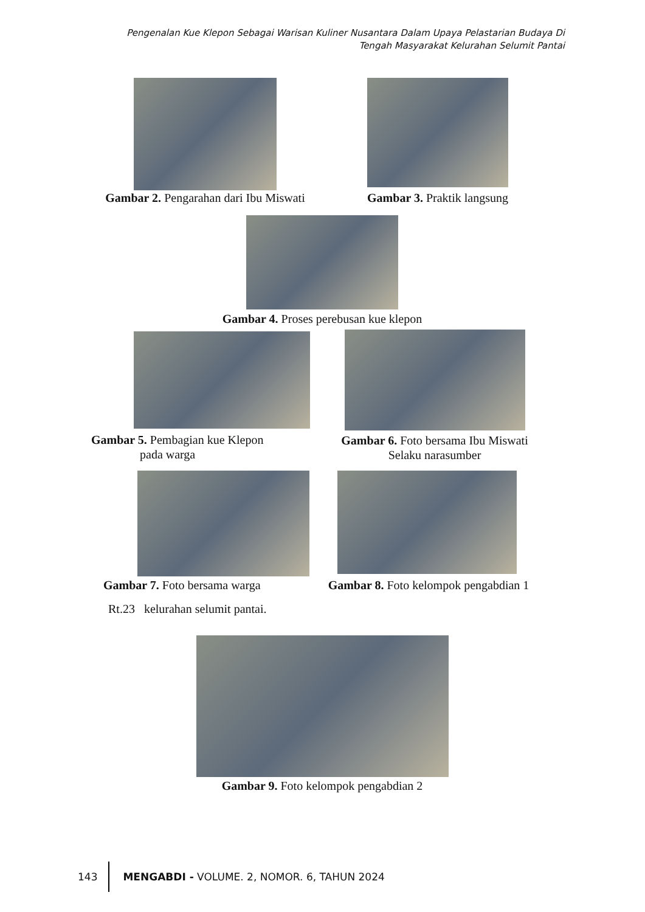Pengenalan Kue Klepon Sebagai Warisan Kuliner Nusantara Dalam Upaya Pelastarian Budaya Di Tengah Masyarakat Kelurahan Selumit Pantai
Gambar 2. Pengarahan dari Ibu Miswati
Gambar 3. Praktik langsung
Gambar 4. Proses perebusan kue klepon
Gambar 5. Pembagian kue Klepon
pada warga
Gambar 6. Foto bersama Ibu Miswati
Selaku narasumber
Gambar 7. Foto bersama warga
Gambar 8. Foto kelompok pengabdian 1
Rt.23 kelurahan selumit pantai.
Gambar 9. Foto kelompok pengabdian 2
143 MENGABDI - VOLUME. 2, NOMOR. 6, TAHUN 2024